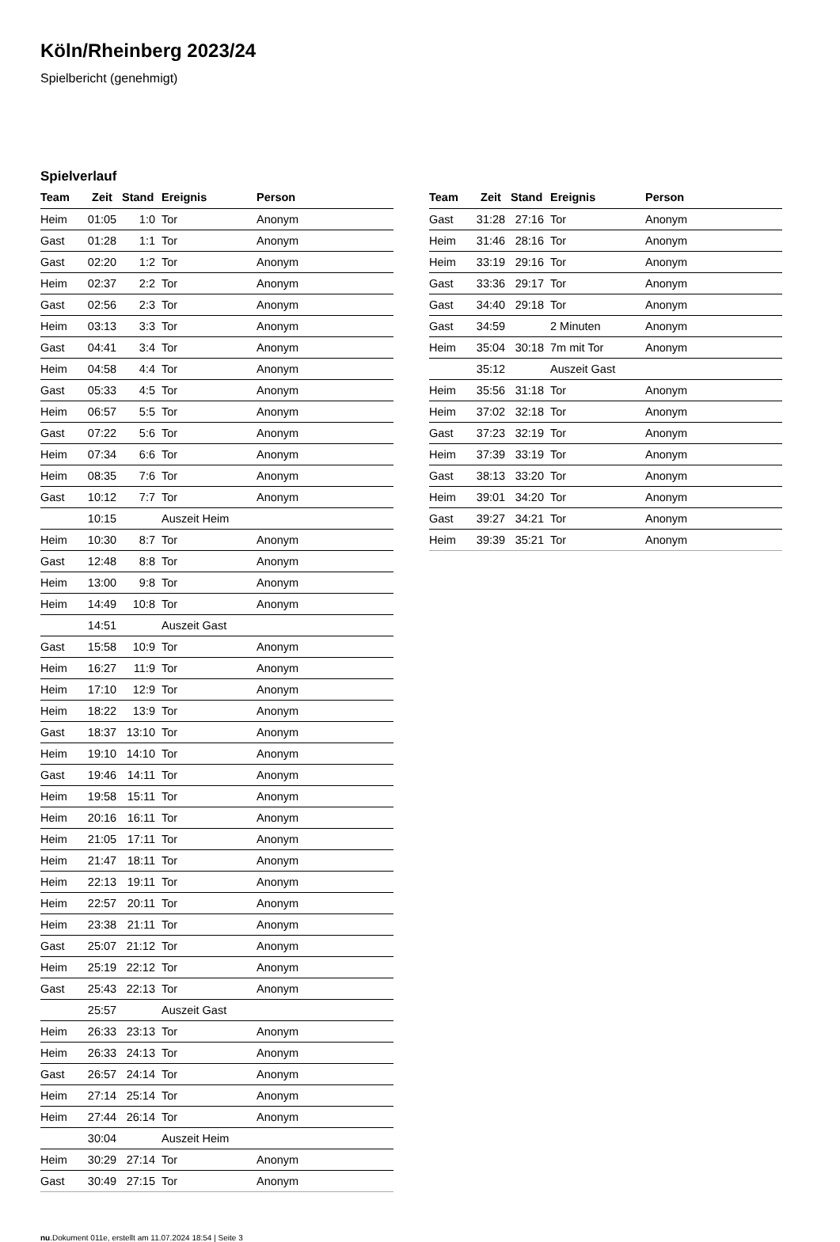Köln/Rheinberg 2023/24
Spielbericht (genehmigt)
Spielverlauf
| Team | Zeit | Stand | Ereignis | Person |
| --- | --- | --- | --- | --- |
| Heim | 01:05 | 1:0 | Tor | Anonym |
| Gast | 01:28 | 1:1 | Tor | Anonym |
| Gast | 02:20 | 1:2 | Tor | Anonym |
| Heim | 02:37 | 2:2 | Tor | Anonym |
| Gast | 02:56 | 2:3 | Tor | Anonym |
| Heim | 03:13 | 3:3 | Tor | Anonym |
| Gast | 04:41 | 3:4 | Tor | Anonym |
| Heim | 04:58 | 4:4 | Tor | Anonym |
| Gast | 05:33 | 4:5 | Tor | Anonym |
| Heim | 06:57 | 5:5 | Tor | Anonym |
| Gast | 07:22 | 5:6 | Tor | Anonym |
| Heim | 07:34 | 6:6 | Tor | Anonym |
| Heim | 08:35 | 7:6 | Tor | Anonym |
| Gast | 10:12 | 7:7 | Tor | Anonym |
| | 10:15 | | Auszeit Heim | |
| Heim | 10:30 | 8:7 | Tor | Anonym |
| Gast | 12:48 | 8:8 | Tor | Anonym |
| Heim | 13:00 | 9:8 | Tor | Anonym |
| Heim | 14:49 | 10:8 | Tor | Anonym |
| | 14:51 | | Auszeit Gast | |
| Gast | 15:58 | 10:9 | Tor | Anonym |
| Heim | 16:27 | 11:9 | Tor | Anonym |
| Heim | 17:10 | 12:9 | Tor | Anonym |
| Heim | 18:22 | 13:9 | Tor | Anonym |
| Gast | 18:37 | 13:10 | Tor | Anonym |
| Heim | 19:10 | 14:10 | Tor | Anonym |
| Gast | 19:46 | 14:11 | Tor | Anonym |
| Heim | 19:58 | 15:11 | Tor | Anonym |
| Heim | 20:16 | 16:11 | Tor | Anonym |
| Heim | 21:05 | 17:11 | Tor | Anonym |
| Heim | 21:47 | 18:11 | Tor | Anonym |
| Heim | 22:13 | 19:11 | Tor | Anonym |
| Heim | 22:57 | 20:11 | Tor | Anonym |
| Heim | 23:38 | 21:11 | Tor | Anonym |
| Gast | 25:07 | 21:12 | Tor | Anonym |
| Heim | 25:19 | 22:12 | Tor | Anonym |
| Gast | 25:43 | 22:13 | Tor | Anonym |
| | 25:57 | | Auszeit Gast | |
| Heim | 26:33 | 23:13 | Tor | Anonym |
| Heim | 26:33 | 24:13 | Tor | Anonym |
| Gast | 26:57 | 24:14 | Tor | Anonym |
| Heim | 27:14 | 25:14 | Tor | Anonym |
| Heim | 27:44 | 26:14 | Tor | Anonym |
| | 30:04 | | Auszeit Heim | |
| Heim | 30:29 | 27:14 | Tor | Anonym |
| Gast | 30:49 | 27:15 | Tor | Anonym |
| Team | Zeit | Stand | Ereignis | Person |
| --- | --- | --- | --- | --- |
| Gast | 31:28 | 27:16 | Tor | Anonym |
| Heim | 31:46 | 28:16 | Tor | Anonym |
| Heim | 33:19 | 29:16 | Tor | Anonym |
| Gast | 33:36 | 29:17 | Tor | Anonym |
| Gast | 34:40 | 29:18 | Tor | Anonym |
| Gast | 34:59 | | 2 Minuten | Anonym |
| Heim | 35:04 | 30:18 | 7m mit Tor | Anonym |
| | 35:12 | | Auszeit Gast | |
| Heim | 35:56 | 31:18 | Tor | Anonym |
| Heim | 37:02 | 32:18 | Tor | Anonym |
| Gast | 37:23 | 32:19 | Tor | Anonym |
| Heim | 37:39 | 33:19 | Tor | Anonym |
| Gast | 38:13 | 33:20 | Tor | Anonym |
| Heim | 39:01 | 34:20 | Tor | Anonym |
| Gast | 39:27 | 34:21 | Tor | Anonym |
| Heim | 39:39 | 35:21 | Tor | Anonym |
nu.Dokument 011e, erstellt am 11.07.2024 18:54 | Seite 3